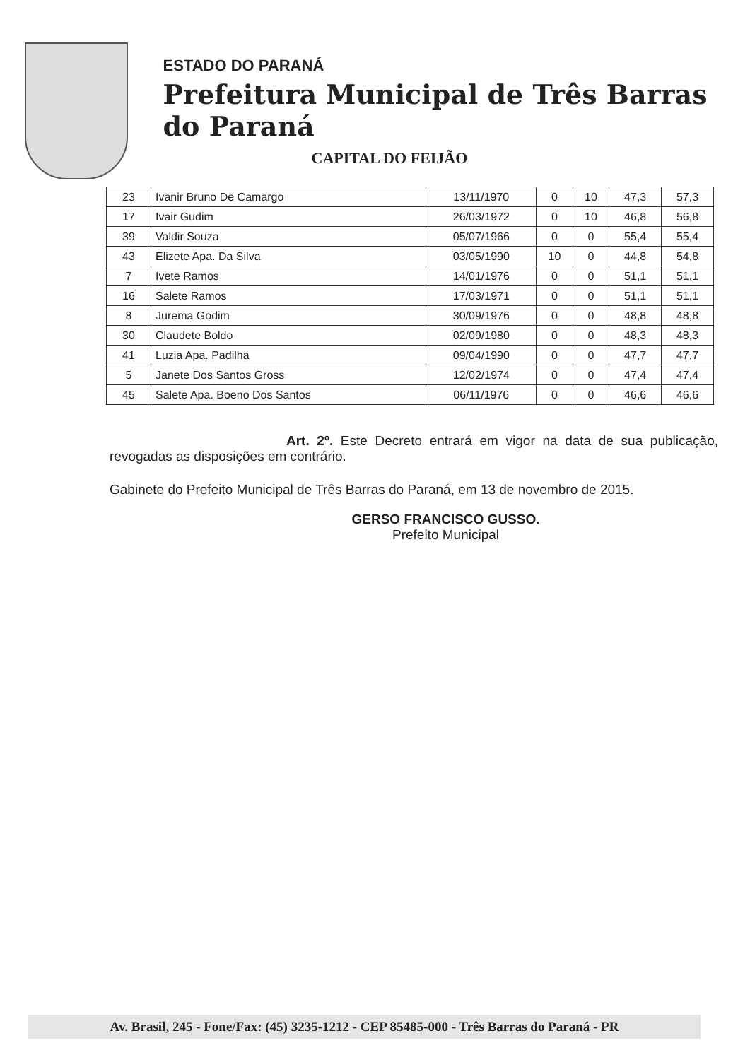ESTADO DO PARANÁ
Prefeitura Municipal de Três Barras do Paraná
CAPITAL DO FEIJÃO
| 23 | Ivanir Bruno De Camargo | 13/11/1970 | 0 | 10 | 47,3 | 57,3 |
| 17 | Ivair Gudim | 26/03/1972 | 0 | 10 | 46,8 | 56,8 |
| 39 | Valdir Souza | 05/07/1966 | 0 | 0 | 55,4 | 55,4 |
| 43 | Elizete Apa. Da Silva | 03/05/1990 | 10 | 0 | 44,8 | 54,8 |
| 7 | Ivete Ramos | 14/01/1976 | 0 | 0 | 51,1 | 51,1 |
| 16 | Salete Ramos | 17/03/1971 | 0 | 0 | 51,1 | 51,1 |
| 8 | Jurema Godim | 30/09/1976 | 0 | 0 | 48,8 | 48,8 |
| 30 | Claudete Boldo | 02/09/1980 | 0 | 0 | 48,3 | 48,3 |
| 41 | Luzia Apa. Padilha | 09/04/1990 | 0 | 0 | 47,7 | 47,7 |
| 5 | Janete Dos Santos Gross | 12/02/1974 | 0 | 0 | 47,4 | 47,4 |
| 45 | Salete Apa. Boeno Dos Santos | 06/11/1976 | 0 | 0 | 46,6 | 46,6 |
Art. 2º. Este Decreto entrará em vigor na data de sua publicação, revogadas as disposições em contrário.
Gabinete do Prefeito Municipal de Três Barras do Paraná, em 13 de novembro de 2015.
GERSO FRANCISCO GUSSO.
Prefeito Municipal
Av. Brasil, 245 - Fone/Fax: (45) 3235-1212 - CEP 85485-000 - Três Barras do Paraná - PR